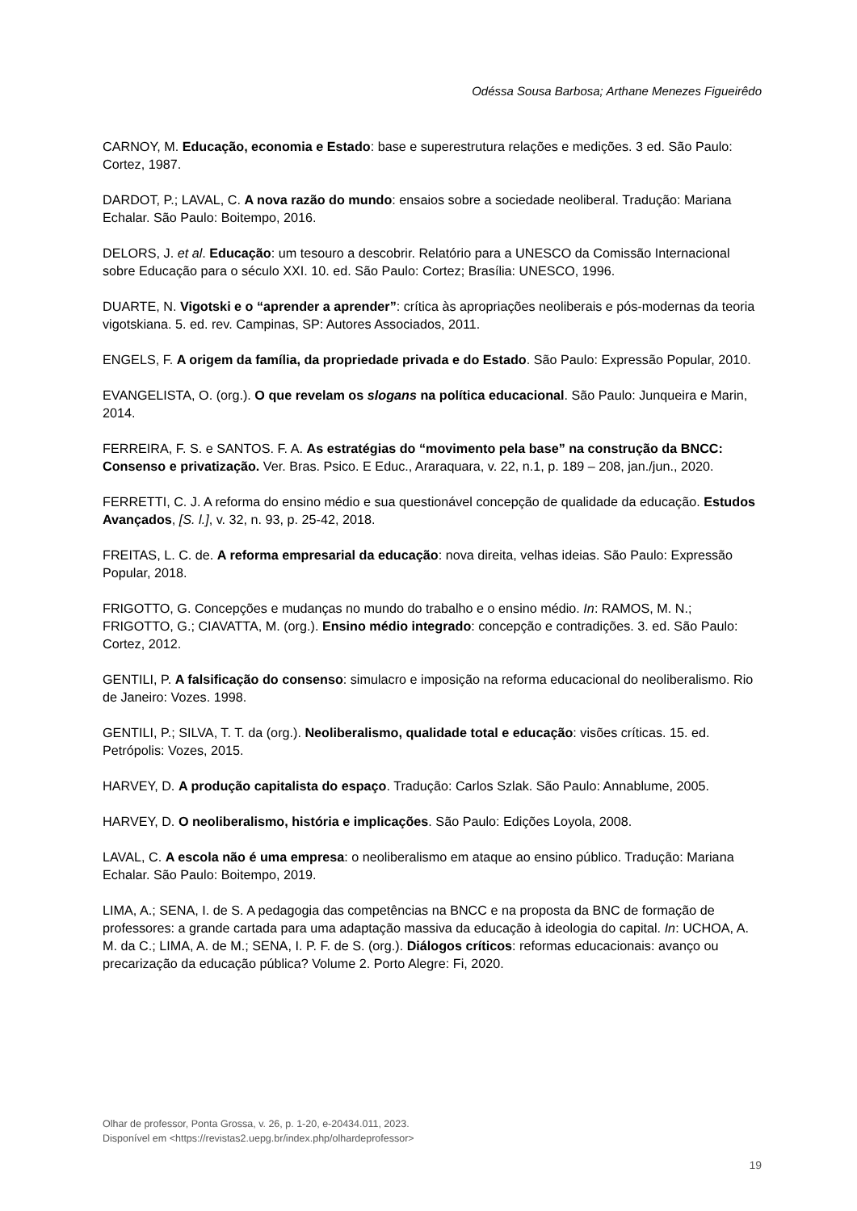Odéssa Sousa Barbosa; Arthane Menezes Figueirêdo
CARNOY, M. Educação, economia e Estado: base e superestrutura relações e medições. 3 ed. São Paulo: Cortez, 1987.
DARDOT, P.; LAVAL, C. A nova razão do mundo: ensaios sobre a sociedade neoliberal. Tradução: Mariana Echalar. São Paulo: Boitempo, 2016.
DELORS, J. et al. Educação: um tesouro a descobrir. Relatório para a UNESCO da Comissão Internacional sobre Educação para o século XXI. 10. ed. São Paulo: Cortez; Brasília: UNESCO, 1996.
DUARTE, N. Vigotski e o “aprender a aprender”: crítica às apropriações neoliberais e pós-modernas da teoria vigotskiana. 5. ed. rev. Campinas, SP: Autores Associados, 2011.
ENGELS, F. A origem da família, da propriedade privada e do Estado. São Paulo: Expressão Popular, 2010.
EVANGELISTA, O. (org.). O que revelam os slogans na política educacional. São Paulo: Junqueira e Marin, 2014.
FERREIRA, F. S. e SANTOS. F. A. As estratégias do “movimento pela base” na construção da BNCC: Consenso e privatização. Ver. Bras. Psico. E Educ., Araraquara, v. 22, n.1, p. 189 – 208, jan./jun., 2020.
FERRETTI, C. J. A reforma do ensino médio e sua questionável concepção de qualidade da educação. Estudos Avançados, [S. l.], v. 32, n. 93, p. 25-42, 2018.
FREITAS, L. C. de. A reforma empresarial da educação: nova direita, velhas ideias. São Paulo: Expressão Popular, 2018.
FRIGOTTO, G. Concepções e mudanças no mundo do trabalho e o ensino médio. In: RAMOS, M. N.; FRIGOTTO, G.; CIAVATTA, M. (org.). Ensino médio integrado: concepção e contradições. 3. ed. São Paulo: Cortez, 2012.
GENTILI, P. A falsificação do consenso: simulacro e imposição na reforma educacional do neoliberalismo. Rio de Janeiro: Vozes. 1998.
GENTILI, P.; SILVA, T. T. da (org.). Neoliberalismo, qualidade total e educação: visões críticas. 15. ed. Petrópolis: Vozes, 2015.
HARVEY, D. A produção capitalista do espaço. Tradução: Carlos Szlak. São Paulo: Annablume, 2005.
HARVEY, D. O neoliberalismo, história e implicações. São Paulo: Edições Loyola, 2008.
LAVAL, C. A escola não é uma empresa: o neoliberalismo em ataque ao ensino público. Tradução: Mariana Echalar. São Paulo: Boitempo, 2019.
LIMA, A.; SENA, I. de S. A pedagogia das competências na BNCC e na proposta da BNC de formação de professores: a grande cartada para uma adaptação massiva da educação à ideologia do capital. In: UCHOA, A. M. da C.; LIMA, A. de M.; SENA, I. P. F. de S. (org.). Diálogos críticos: reformas educacionais: avanço ou precarização da educação pública? Volume 2. Porto Alegre: Fi, 2020.
Olhar de professor, Ponta Grossa, v. 26, p. 1-20, e-20434.011, 2023.
Disponível em <https://revistas2.uepg.br/index.php/olhardeprofessor>
19